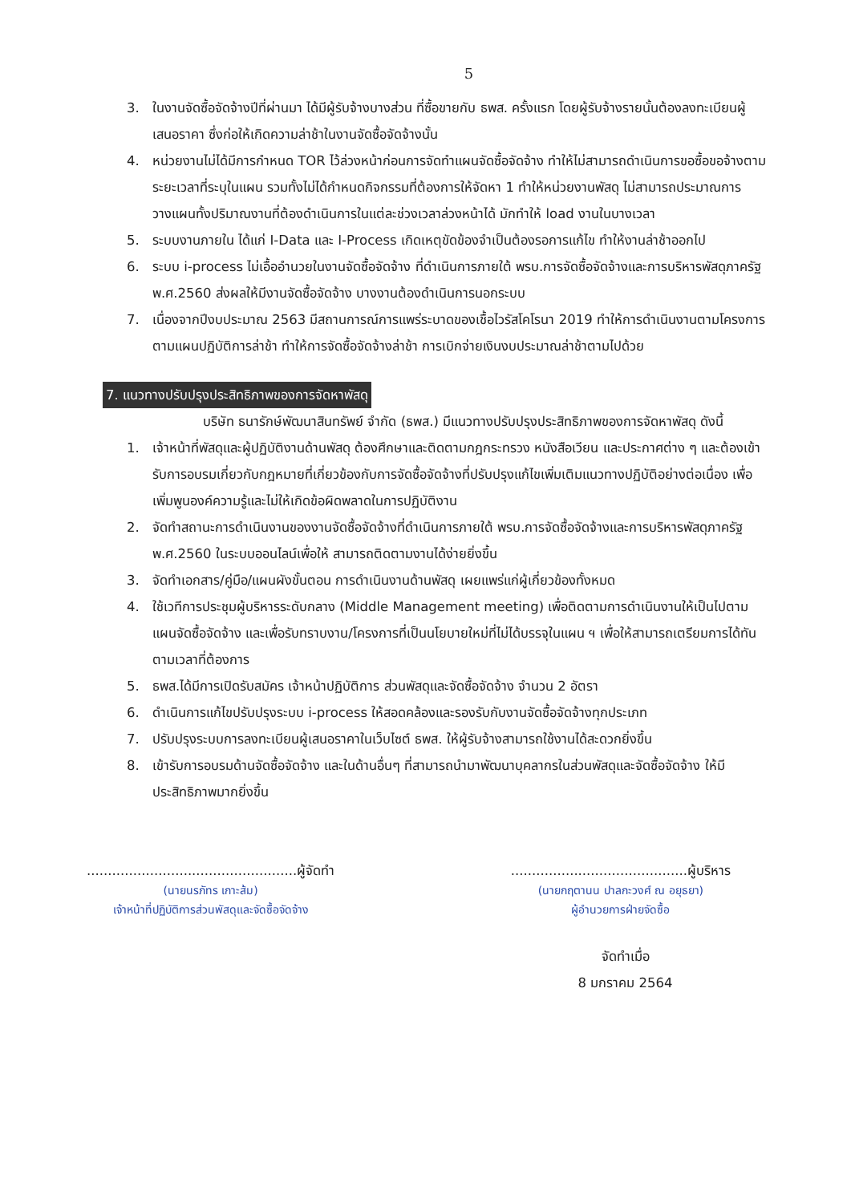5
3. ในงานจัดซื้อจัดจ้างปีที่ผ่านมา ได้มีผู้รับจ้างบางส่วน ที่ซื้อขายกับ ธพส. ครั้งแรก โดยผู้รับจ้างรายนั้นต้องลงทะเบียนผู้เสนอราคา ซึ่งก่อให้เกิดความล่าช้าในงานจัดซื้อจัดจ้างนั้น
4. หน่วยงานไม่ได้มีการกำหนด TOR ไว้ล่วงหน้าก่อนการจัดทำแผนจัดซื้อจัดจ้าง ทำให้ไม่สามารถดำเนินการขอซื้อขอจ้างตามระยะเวลาที่ระบุในแผน รวมทั้งไม่ได้กำหนดกิจกรรมที่ต้องการให้จัดหา 1 ทำให้หน่วยงานพัสดุ ไม่สามารถประมาณการวางแผนทั้งปริมาณงานที่ต้องดำเนินการในแต่ละช่วงเวลาล่วงหน้าได้ มักทำให้ load งานในบางเวลา
5. ระบบงานภายใน ได้แก่ I-Data และ I-Process เกิดเหตุขัดข้องจำเป็นต้องรอการแก้ไข ทำให้งานล่าช้าออกไป
6. ระบบ i-process ไม่เอื้ออำนวยในงานจัดซื้อจัดจ้าง ที่ดำเนินการภายใต้ พรบ.การจัดซื้อจัดจ้างและการบริหารพัสดุภาครัฐ พ.ศ.2560 ส่งผลให้มีงานจัดซื้อจัดจ้าง บางงานต้องดำเนินการนอกระบบ
7. เนื่องจากปีงบประมาณ 2563 มีสถานการณ์การแพร่ระบาดของเชื้อไวรัสโคโรนา 2019 ทำให้การดำเนินงานตามโครงการตามแผนปฏิบัติการล่าช้า ทำให้การจัดซื้อจัดจ้างล่าช้า การเบิกจ่ายเงินงบประมาณล่าช้าตามไปด้วย
7. แนวทางปรับปรุงประสิทธิภาพของการจัดหาพัสดุ
บริษัท ธนารักษ์พัฒนาสินทรัพย์ จำกัด (ธพส.) มีแนวทางปรับปรุงประสิทธิภาพของการจัดหาพัสดุ ดังนี้
1. เจ้าหน้าที่พัสดุและผู้ปฏิบัติงานด้านพัสดุ ต้องศึกษาและติดตามกฎกระทรวง หนังสือเวียน และประกาศต่าง ๆ และต้องเข้ารับการอบรมเกี่ยวกับกฎหมายที่เกี่ยวข้องกับการจัดซื้อจัดจ้างที่ปรับปรุงแก้ไขเพิ่มเติมแนวทางปฏิบัติอย่างต่อเนื่อง เพื่อเพิ่มพูนองค์ความรู้และไม่ให้เกิดข้อผิดพลาดในการปฏิบัติงาน
2. จัดทำสถานะการดำเนินงานของงานจัดซื้อจัดจ้างที่ดำเนินการภายใต้ พรบ.การจัดซื้อจัดจ้างและการบริหารพัสดุภาครัฐ พ.ศ.2560 ในระบบออนไลน์เพื่อให้ สามารถติดตามงานได้ง่ายยิ่งขึ้น
3. จัดทำเอกสาร/คู่มือ/แผนผังขั้นตอน การดำเนินงานด้านพัสดุ เผยแพร่แก่ผู้เกี่ยวข้องทั้งหมด
4. ใช้เวทีการประชุมผู้บริหารระดับกลาง (Middle Management meeting) เพื่อติดตามการดำเนินงานให้เป็นไปตามแผนจัดซื้อจัดจ้าง และเพื่อรับทราบงาน/โครงการที่เป็นนโยบายใหม่ที่ไม่ได้บรรจุในแผน ฯ เพื่อให้สามารถเตรียมการได้ทันตามเวลาที่ต้องการ
5. ธพส.ได้มีการเปิดรับสมัคร เจ้าหน้าปฏิบัติการ ส่วนพัสดุและจัดซื้อจัดจ้าง จำนวน 2 อัตรา
6. ดำเนินการแก้ไขปรับปรุงระบบ i-process ให้สอดคล้องและรองรับกับงานจัดซื้อจัดจ้างทุกประเภท
7. ปรับปรุงระบบการลงทะเบียนผู้เสนอราคาในเว็บไซต์ ธพส. ให้ผู้รับจ้างสามารถใช้งานได้สะดวกยิ่งขึ้น
8. เข้ารับการอบรมด้านจัดซื้อจัดจ้าง และในด้านอื่นๆ ที่สามารถนำมาพัฒนาบุคลากรในส่วนพัสดุและจัดซื้อจัดจ้าง ให้มีประสิทธิภาพมากยิ่งขึ้น
..................................................ผู้จัดทำ
(นายนรภัทร เกาะส้ม)
เจ้าหน้าที่ปฏิบัติการส่วนพัสดุและจัดซื้อจัดจ้าง
..........................................ผู้บริหาร
(นายกฤตานน ปาลกะวงศ์ ณ อยุธยา)
ผู้อำนวยการฝ่ายจัดซื้อ
จัดทำเมื่อ
8 มกราคม 2564